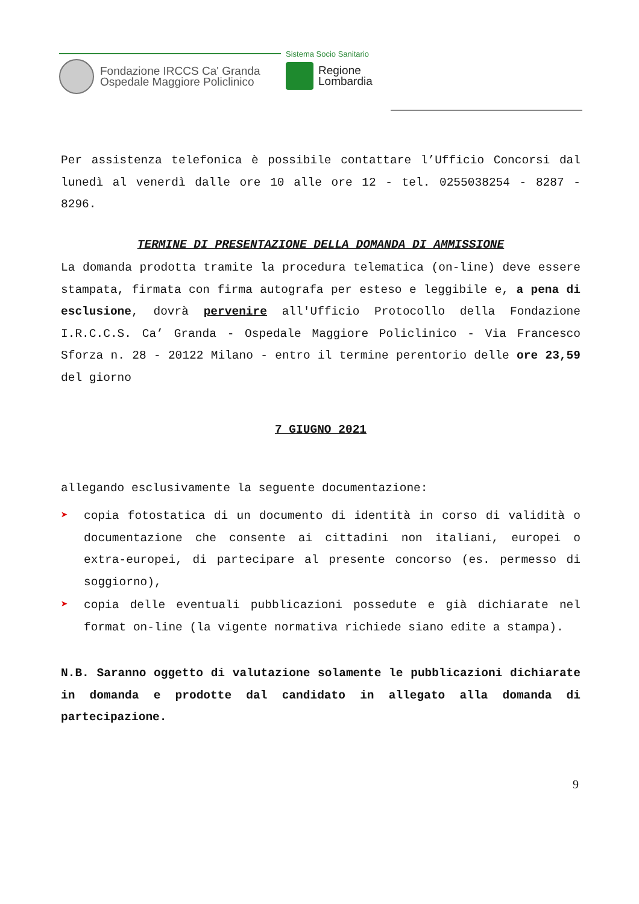Fondazione IRCCS Ca' Granda
Ospedale Maggiore Policlinico
Sistema Socio Sanitario
Regione
Lombardia
Per assistenza telefonica è possibile contattare l’Ufficio Concorsi dal lunedì al venerdì dalle ore 10 alle ore 12 - tel. 0255038254 - 8287 - 8296.
TERMINE DI PRESENTAZIONE DELLA DOMANDA DI AMMISSIONE
La domanda prodotta tramite la procedura telematica (on-line) deve essere stampata, firmata con firma autografa per esteso e leggibile e, a pena di esclusione, dovrà pervenire all'Ufficio Protocollo della Fondazione I.R.C.C.S. Ca’ Granda - Ospedale Maggiore Policlinico - Via Francesco Sforza n. 28 - 20122 Milano - entro il termine perentorio delle ore 23,59 del giorno
7 GIUGNO 2021
allegando esclusivamente la seguente documentazione:
➤ copia fotostatica di un documento di identità in corso di validità o documentazione che consente ai cittadini non italiani, europei o extra-europei, di partecipare al presente concorso (es. permesso di soggiorno),
➤ copia delle eventuali pubblicazioni possedute e già dichiarate nel format on-line (la vigente normativa richiede siano edite a stampa).
N.B. Saranno oggetto di valutazione solamente le pubblicazioni dichiarate in domanda e prodotte dal candidato in allegato alla domanda di partecipazione.
9